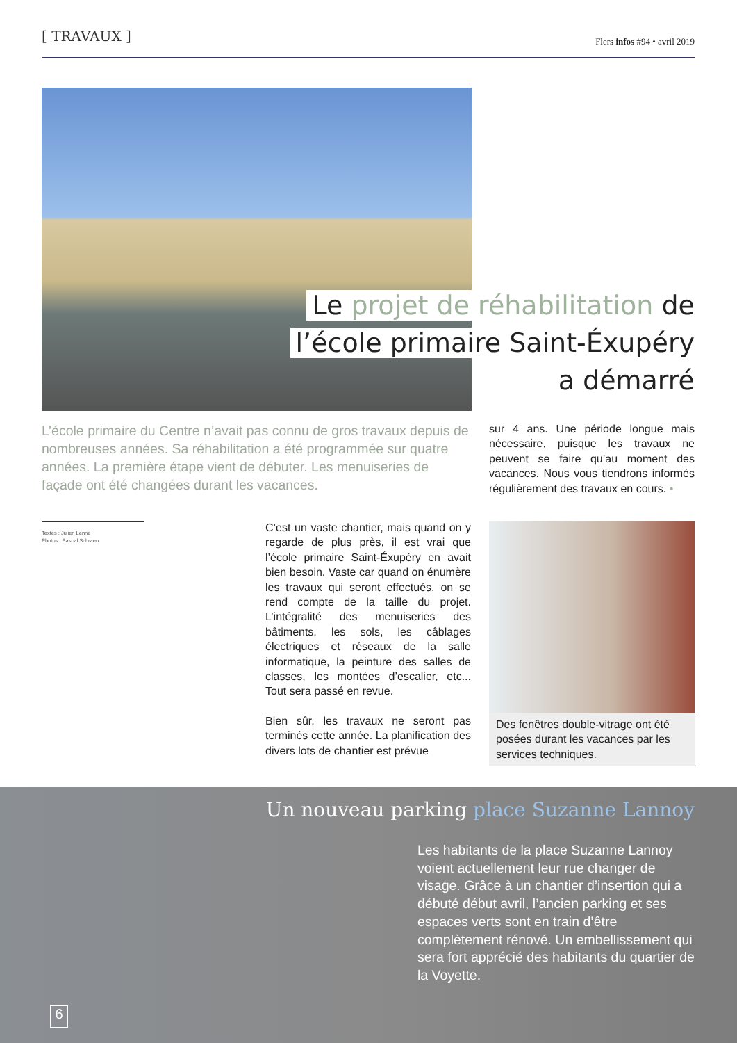[ TRAVAUX ]
Flers infos #94 • avril 2019
Le projet de réhabilitation de
l’école primaire Saint-Éxupéry
a démarré
L’école primaire du Centre n’avait pas connu de gros travaux depuis de nombreuses années. Sa réhabilitation a été programmée sur quatre années. La première étape vient de débuter. Les menuiseries de façade ont été changées durant les vacances.
Textes : Julien Lenne
Photos : Pascal Schraen
C’est un vaste chantier, mais quand on y regarde de plus près, il est vrai que l’école primaire Saint-Éxupéry en avait bien besoin. Vaste car quand on énumère les travaux qui seront effectués, on se rend compte de la taille du projet. L’intégralité des menuiseries des bâtiments, les sols, les câblages électriques et réseaux de la salle informatique, la peinture des salles de classes, les montées d’escalier, etc... Tout sera passé en revue.
Bien sûr, les travaux ne seront pas terminés cette année. La planification des divers lots de chantier est prévue
sur 4 ans. Une période longue mais nécessaire, puisque les travaux ne peuvent se faire qu’au moment des vacances. Nous vous tiendrons informés régulièrement des travaux en cours. •
Des fenêtres double-vitrage ont été posées durant les vacances par les services techniques.
Un nouveau parking place Suzanne Lannoy
Les habitants de la place Suzanne Lannoy voient actuellement leur rue changer de visage. Grâce à un chantier d’insertion qui a débuté début avril, l’ancien parking et ses espaces verts sont en train d’être complètement rénové. Un embellissement qui sera fort apprécié des habitants du quartier de la Voyette.
6